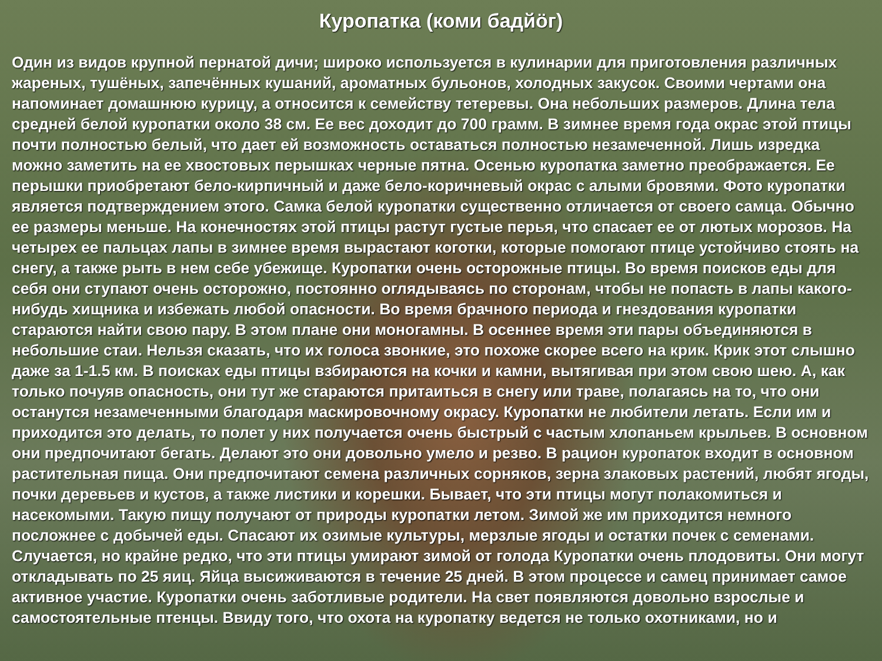Куропатка (коми бадйӧг)
Один из видов крупной пернатой дичи; широко используется в кулинарии для приготовления различных жареных, тушёных, запечённых кушаний, ароматных бульонов, холодных закусок. Своими чертами она напоминает домашнюю курицу, а относится к семейству тетеревы. Она небольших размеров. Длина тела средней белой куропатки около 38 см. Ее вес доходит до 700 грамм. В зимнее время года окрас этой птицы почти полностью белый, что дает ей возможность оставаться полностью незамеченной. Лишь изредка можно заметить на ее хвостовых перышках черные пятна. Осенью куропатка заметно преображается. Ее перышки приобретают бело-кирпичный и даже бело-коричневый окрас с алыми бровями. Фото куропатки является подтверждением этого. Самка белой куропатки существенно отличается от своего самца. Обычно ее размеры меньше. На конечностях этой птицы растут густые перья, что спасает ее от лютых морозов. На четырех ее пальцах лапы в зимнее время вырастают коготки, которые помогают птице устойчиво стоять на снегу, а также рыть в нем себе убежище. Куропатки очень осторожные птицы. Во время поисков еды для себя они ступают очень осторожно, постоянно оглядываясь по сторонам, чтобы не попасть в лапы какого-нибудь хищника и избежать любой опасности. Во время брачного периода и гнездования куропатки стараются найти свою пару. В этом плане они моногамны. В осеннее время эти пары объединяются в небольшие стаи. Нельзя сказать, что их голоса звонкие, это похоже скорее всего на крик. Крик этот слышно даже за 1-1.5 км. В поисках еды птицы взбираются на кочки и камни, вытягивая при этом свою шею. А, как только почуяв опасность, они тут же стараются притаиться в снегу или траве, полагаясь на то, что они останутся незамеченными благодаря маскировочному окрасу. Куропатки не любители летать. Если им и приходится это делать, то полет у них получается очень быстрый с частым хлопаньем крыльев. В основном они предпочитают бегать. Делают это они довольно умело и резво. В рацион куропаток входит в основном растительная пища. Они предпочитают семена различных сорняков, зерна злаковых растений, любят ягоды, почки деревьев и кустов, а также листики и корешки. Бывает, что эти птицы могут полакомиться и насекомыми. Такую пищу получают от природы куропатки летом. Зимой же им приходится немного посложнее с добычей еды. Спасают их озимые культуры, мерзлые ягоды и остатки почек с семенами. Случается, но крайне редко, что эти птицы умирают зимой от голода Куропатки очень плодовиты. Они могут откладывать по 25 яиц. Яйца высиживаются в течение 25 дней. В этом процессе и самец принимает самое активное участие. Куропатки очень заботливые родители. На свет появляются довольно взрослые и самостоятельные птенцы. Ввиду того, что охота на куропатку ведется не только охотниками, но и